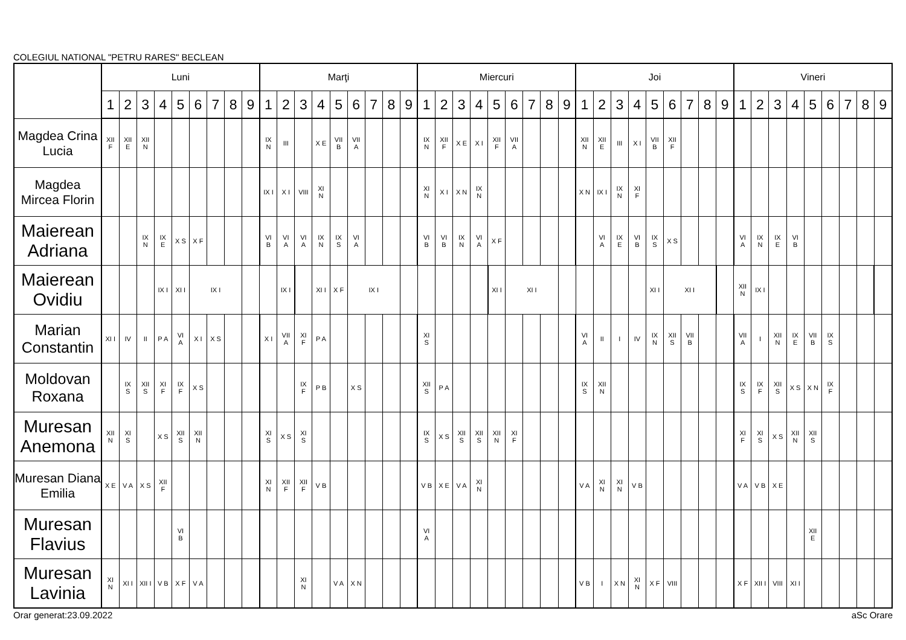COLEGIUL NATIONAL "PETRU RARES" BECLEAN
| | Luni | | | | | | | | | Marţi | | | | | | | | | Miercuri | | | | | | | | | Joi | | | | | | | | | Vineri | | | | | | | | |
| --- | --- | --- | --- | --- | --- | --- | --- | --- | --- | --- | --- | --- | --- | --- | --- | --- | --- | --- | --- | --- | --- | --- | --- | --- | --- | --- | --- | --- | --- | --- | --- | --- | --- | --- | --- | --- | --- | --- | --- | --- | --- | --- | --- | --- | --- |
| | 1 | 2 | 3 | 4 | 5 | 6 | 7 | 8 | 9 | 1 | 2 | 3 | 4 | 5 | 6 | 7 | 8 | 9 | 1 | 2 | 3 | 4 | 5 | 6 | 7 | 8 | 9 | 1 | 2 | 3 | 4 | 5 | 6 | 7 | 8 | 9 | 1 | 2 | 3 | 4 | 5 | 6 | 7 | 8 | 9 |
| Magdea Crina Lucia | XII F | XII E | XII N | | | | | | | IX N | III | | X E | VII B | VII A | | | | IX N | XII F | X E | X I | XII F | VII A | | | | XII N | XII E | III | X I | VII B | XII F | | | | | | | | | | | | |
| Magdea Mircea Florin | | | | | | | | | | IX I | X I | VIII | XI N | | | | | | XI N | X I | X N | IX N | | | | | | X N | IX I | IX N | XI F | | | | | | | | | | | | | | |
| Maierean Adriana | | | IX N | IX E | X S | X F | | | | VI B | VI A | VI A | IX N | IX S | VI A | | | | VI B | VI B | IX N | VI A | X F | | | | | | VI A | IX E | VI B | IX S | X S | | | | VI A | IX N | IX E | VI B | | | | | |
| Maierean Ovidiu | | | | IX I | XI I | IX I | | | | | IX I | | XI I | X F | IX I | | | | | | | | XI I | XI I | | | | | | | | XI I | XI I | | | | XII N | IX I | | | | | | | |
| Marian Constantin | XI I | IV | II | P A | VI A | X I | X S | | | X I | VII A | XI F | P A | | | | | | XI S | | | | | | | | | VI A | II | I | IV | IX N | XII S | VII B | | | VII A | I | XII N | IX E | VII B | IX S | | | |
| Moldovan Roxana | | IX S | XII S | XI F | IX F | X S | | | | | | IX F | P B | | X S | | | | XII S | P A | | | | | | | | IX S | XII N | | | | | | | | IX S | IX F | XII S | X S | X N | IX F | | | |
| Muresan Anemona | XII N | XI S | | X S | XII S | XII N | | | | XI S | X S | XI S | | | | | | | IX S | X S | XII S | XII S | XII N | XI F | | | | | | | | | | | | | XI F | XI S | X S | XII N | XII S | | | | |
| Muresan Diana Emilia | X E | V A | X S | XII F | | | | | | XI N | XII F | XII F | V B | | | | | | V B | X E | V A | XI N | | | | | | V A | XI N | XI N | V B | | | | | | V A | V B | X E | | | | | | |
| Muresan Flavius | | | | | VI B | | | | | | | | | | | | | | VI A | | | | | | | | | | | | | | | | | | | | | | XII E | | | | |
| Muresan Lavinia | XI N | XI I | XII I | V B | X F | V A | | | | | | XI N | | V A | X N | | | | | | | | | | | | | V B | I | X N | XI N | X F | VIII | | | | X F | XII I | VIII | XI I | | | | | |
Orar generat:23.09.2022 aSc Orare